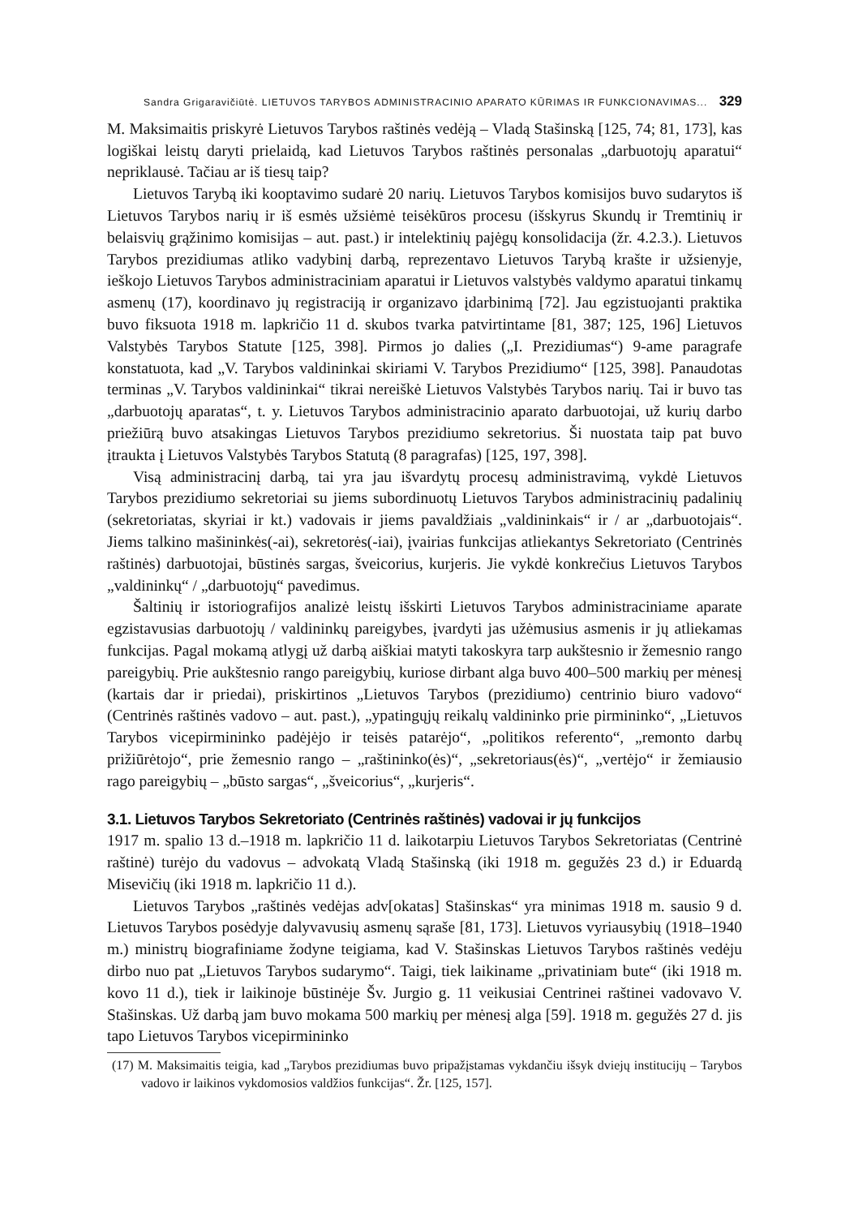Sandra Grigaravičiūtė. LIETUVOS TARYBOS ADMINISTRACINIO APARATO KŪRIMAS IR FUNKCIONAVIMAS... 329
M. Maksimaitis priskyrė Lietuvos Tarybos raštinės vedėją – Vladą Stašinską [125, 74; 81, 173], kas logiškai leistų daryti prielaidą, kad Lietuvos Tarybos raštinės personalas „darbuotojų aparatui“ nepriklausė. Tačiau ar iš tiesų taip?
Lietuvos Tarybą iki kooptavimo sudarė 20 narių. Lietuvos Tarybos komisijos buvo sudarytos iš Lietuvos Tarybos narių ir iš esmės užsiėmė teisėkūros procesu (išskyrus Skundų ir Tremtinių ir belaisvių grąžinimo komisijas – aut. past.) ir intelektinių pajėgų konsolidacija (žr. 4.2.3.). Lietuvos Tarybos prezidiumas atliko vadybinį darbą, reprezentavo Lietuvos Tarybą krašte ir užsienyje, ieškojo Lietuvos Tarybos administraciniam aparatui ir Lietuvos valstybės valdymo aparatui tinkamų asmenų (17), koordinavo jų registraciją ir organizavo įdarbinimą [72]. Jau egzistuojanti praktika buvo fiksuota 1918 m. lapkričio 11 d. skubos tvarka patvirtintame [81, 387; 125, 196] Lietuvos Valstybės Tarybos Statute [125, 398]. Pirmos jo dalies („I. Prezidiumas“) 9-ame paragrafe konstatuota, kad „V. Tarybos valdininkai skiriami V. Tarybos Prezidiumo“ [125, 398]. Panaudotas terminas „V. Tarybos valdininkai“ tikrai nereiškė Lietuvos Valstybės Tarybos narių. Tai ir buvo tas „darbuotojų aparatas“, t. y. Lietuvos Tarybos administracinio aparato darbuotojai, už kurių darbo priežiūrą buvo atsakingas Lietuvos Tarybos prezidiumo sekretorius. Ši nuostata taip pat buvo įtraukta į Lietuvos Valstybės Tarybos Statutą (8 paragrafas) [125, 197, 398].
Visą administracinį darbą, tai yra jau išvardytų procesų administravimą, vykdė Lietuvos Tarybos prezidiumo sekretoriai su jiems subordinuotų Lietuvos Tarybos administracinių padalinių (sekretoriatas, skyriai ir kt.) vadovais ir jiems pavaldžiais „valdininkais“ ir / ar „darbuotojais“. Jiems talkino mašininkės(-ai), sekretorės(-iai), įvairias funkcijas atliekantys Sekretoriato (Centrinės raštinės) darbuotojai, būstinės sargas, šveicorius, kurjeris. Jie vykdė konkrečius Lietuvos Tarybos „valdininkų“ / „darbuotojų“ pavedimus.
Šaltinių ir istoriografijos analizė leistų išskirti Lietuvos Tarybos administraciniame aparate egzistavusias darbuotojų / valdininkų pareigybes, įvardyti jas užėmusius asmenis ir jų atliekamas funkcijas. Pagal mokamą atlygį už darbą aiškiai matyti takoskyra tarp aukštesnio ir žemesnio rango pareigybių. Prie aukštesnio rango pareigybių, kuriose dirbant alga buvo 400–500 markių per mėnesį (kartais dar ir priedai), priskirtinos „Lietuvos Tarybos (prezidiumo) centrinio biuro vadovo“ (Centrinės raštinės vadovo – aut. past.), „ypatingųjų reikalų valdininko prie pirmininko“, „Lietuvos Tarybos vicepirmininko padėjėjo ir teisės patarėjo“, „politikos referento“, „remonto darbų prižiūrėtojo“, prie žemesnio rango – „raštininko(ės)“, „sekretoriaus(ės)“, „vertėjo“ ir žemiausio rago pareigybių – „būsto sargas“, „šveicorius“, „kurjeris“.
3.1. Lietuvos Tarybos Sekretoriato (Centrinės raštinės) vadovai ir jų funkcijos
1917 m. spalio 13 d.–1918 m. lapkričio 11 d. laikotarpiu Lietuvos Tarybos Sekretoriatas (Centrinė raštinė) turėjo du vadovus – advokatą Vladą Stašinską (iki 1918 m. gegužės 23 d.) ir Eduardą Misevičių (iki 1918 m. lapkričio 11 d.).
Lietuvos Tarybos „raštinės vedėjas adv[okatas] Stašinskas“ yra minimas 1918 m. sausio 9 d. Lietuvos Tarybos posėdyje dalyvavusių asmenų sąraše [81, 173]. Lietuvos vyriausybių (1918–1940 m.) ministrų biografiniame žodyne teigiama, kad V. Stašinskas Lietuvos Tarybos raštinės vedėju dirbo nuo pat „Lietuvos Tarybos sudarymo“. Taigi, tiek laikiname „privatiniam bute“ (iki 1918 m. kovo 11 d.), tiek ir laikinoje būstinėje Šv. Jurgio g. 11 veikusiai Centrinei raštinei vadovavo V. Stašinskas. Už darbą jam buvo mokama 500 markių per mėnesį alga [59]. 1918 m. gegužės 27 d. jis tapo Lietuvos Tarybos vicepirmininko
(17) M. Maksimaitis teigia, kad „Tarybos prezidiumas buvo pripažįstamas vykdančiu išsyk dviejų institucijų – Tarybos vadovo ir laikinos vykdomosios valdžios funkcijas“. Žr. [125, 157].